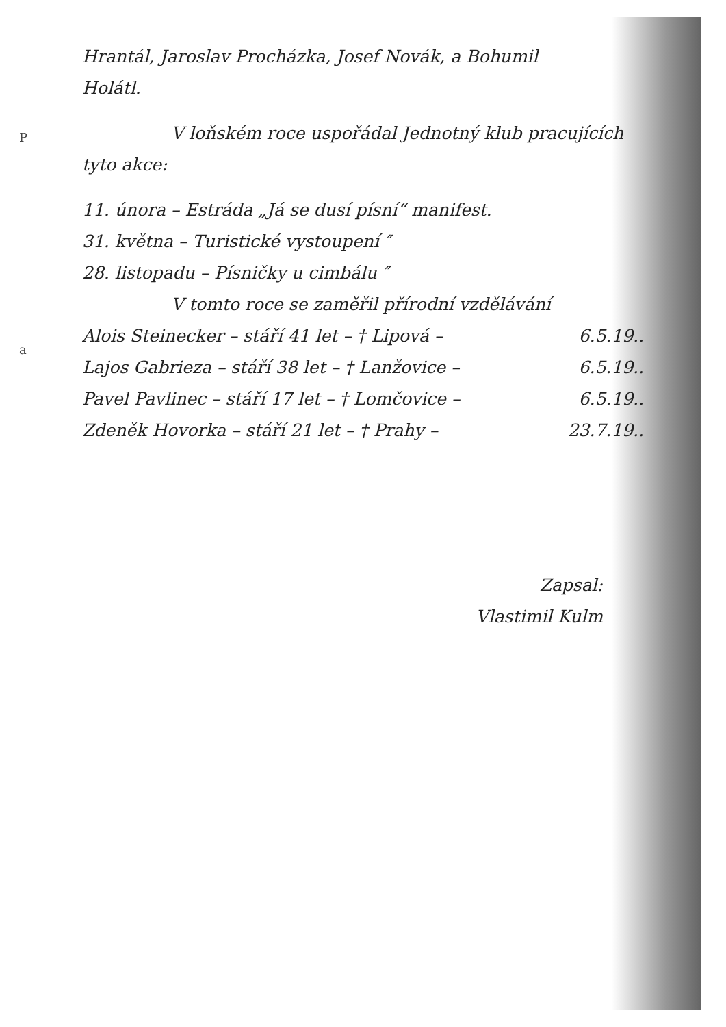P
a
Hrantál, Jaroslav Procházka, Josef Novák, a Bohumil
Holátl.
V loňském roce uspořádal Jednotný klub pracujících
tyto akce:
11. února – Estráda „Já se dusí písní“ manifest.
31. května – Turistické vystoupení ″
28. listopadu – Písničky u cimbálu ″
V tomto roce se zaměřil přírodní vzdělávání
Alois Steinecker – stáří 41 let – † Lipová – 6.5.19..
Lajos Gabrieza – stáří 38 let – † Lanžovice – 6.5.19..
Pavel Pavlinec – stáří 17 let – † Lomčovice – 6.5.19..
Zdeněk Hovorka – stáří 21 let – † Prahy – 23.7.19..
Zapsal:
Vlastimil Kulm